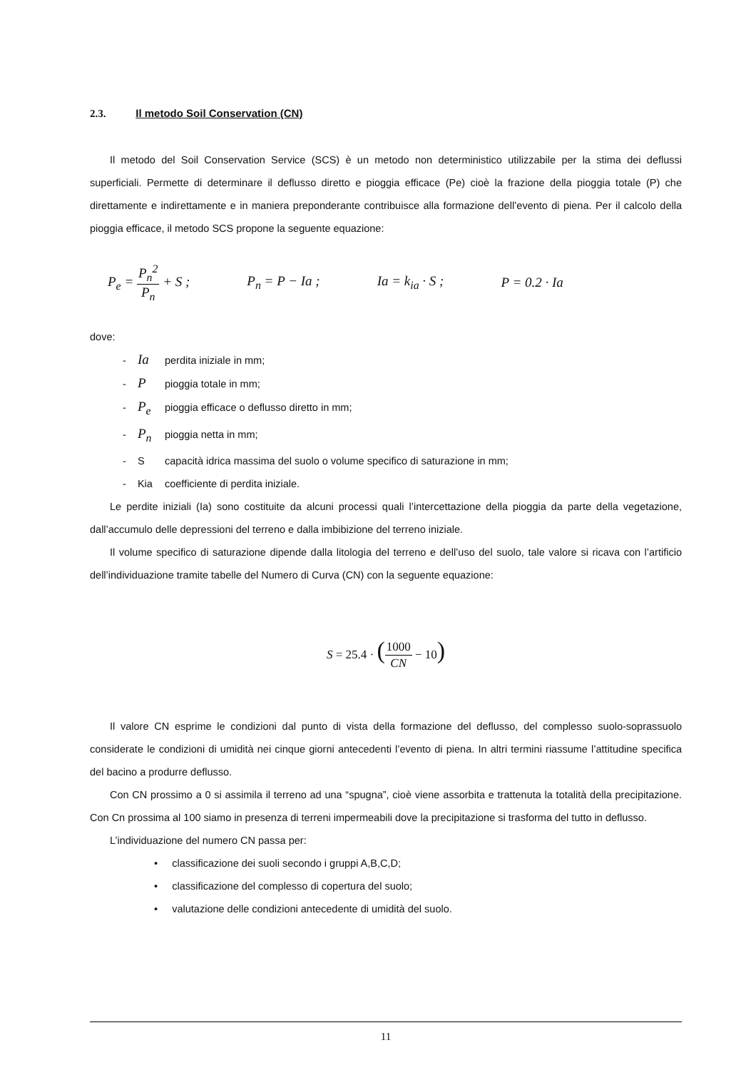2.3. Il metodo Soil Conservation (CN)
Il metodo del Soil Conservation Service (SCS) è un metodo non deterministico utilizzabile per la stima dei deflussi superficiali. Permette di determinare il deflusso diretto e pioggia efficace (Pe) cioè la frazione della pioggia totale (P) che direttamente e indirettamente e in maniera preponderante contribuisce alla formazione dell’evento di piena. Per il calcolo della pioggia efficace, il metodo SCS propone la seguente equazione:
P<sub>e</sub> = P<sub>n</sub><sup>2</sup> P<sub>n</sub> + S ; P<sub>n</sub> = P − Ia ; Ia = k<sub>ia</sub> · S ; P = 0.2 · Ia
dove:
- Ia perdita iniziale in mm;
- P pioggia totale in mm;
- P<sub>e</sub> pioggia efficace o deflusso diretto in mm;
- P<sub>n</sub> pioggia netta in mm;
- S capacità idrica massima del suolo o volume specifico di saturazione in mm;
- Kia coefficiente di perdita iniziale.
Le perdite iniziali (Ia) sono costituite da alcuni processi quali l’intercettazione della pioggia da parte della vegetazione, dall’accumulo delle depressioni del terreno e dalla imbibizione del terreno iniziale.
Il volume specifico di saturazione dipende dalla litologia del terreno e dell’uso del suolo, tale valore si ricava con l’artificio dell’individuazione tramite tabelle del Numero di Curva (CN) con la seguente equazione:
S = 25.4 · (1000 CN − 10)
Il valore CN esprime le condizioni dal punto di vista della formazione del deflusso, del complesso suolo-soprassuolo considerate le condizioni di umidità nei cinque giorni antecedenti l’evento di piena. In altri termini riassume l’attitudine specifica del bacino a produrre deflusso.
Con CN prossimo a 0 si assimila il terreno ad una “spugna”, cioè viene assorbita e trattenuta la totalità della precipitazione. Con Cn prossima al 100 siamo in presenza di terreni impermeabili dove la precipitazione si trasforma del tutto in deflusso.
L’individuazione del numero CN passa per:
• classificazione dei suoli secondo i gruppi A,B,C,D;
• classificazione del complesso di copertura del suolo;
• valutazione delle condizioni antecedente di umidità del suolo.
11